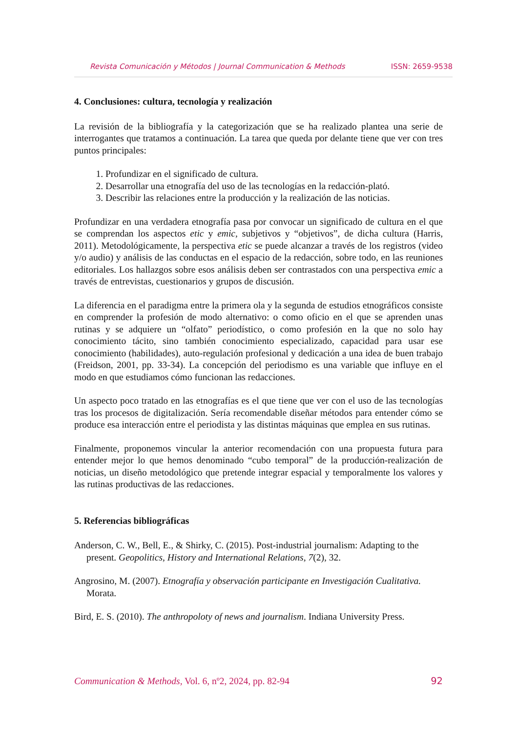Revista Comunicación y Métodos | Journal Communication & Methods ISSN: 2659-9538
4. Conclusiones: cultura, tecnología y realización
La revisión de la bibliografía y la categorización que se ha realizado plantea una serie de interrogantes que tratamos a continuación. La tarea que queda por delante tiene que ver con tres puntos principales:
1. Profundizar en el significado de cultura.
2. Desarrollar una etnografía del uso de las tecnologías en la redacción-plató.
3. Describir las relaciones entre la producción y la realización de las noticias.
Profundizar en una verdadera etnografía pasa por convocar un significado de cultura en el que se comprendan los aspectos etic y emic, subjetivos y “objetivos”, de dicha cultura (Harris, 2011). Metodológicamente, la perspectiva etic se puede alcanzar a través de los registros (video y/o audio) y análisis de las conductas en el espacio de la redacción, sobre todo, en las reuniones editoriales. Los hallazgos sobre esos análisis deben ser contrastados con una perspectiva emic a través de entrevistas, cuestionarios y grupos de discusión.
La diferencia en el paradigma entre la primera ola y la segunda de estudios etnográficos consiste en comprender la profesión de modo alternativo: o como oficio en el que se aprenden unas rutinas y se adquiere un “olfato” periodístico, o como profesión en la que no solo hay conocimiento tácito, sino también conocimiento especializado, capacidad para usar ese conocimiento (habilidades), auto-regulación profesional y dedicación a una idea de buen trabajo (Freidson, 2001, pp. 33-34). La concepción del periodismo es una variable que influye en el modo en que estudiamos cómo funcionan las redacciones.
Un aspecto poco tratado en las etnografías es el que tiene que ver con el uso de las tecnologías tras los procesos de digitalización. Sería recomendable diseñar métodos para entender cómo se produce esa interacción entre el periodista y las distintas máquinas que emplea en sus rutinas.
Finalmente, proponemos vincular la anterior recomendación con una propuesta futura para entender mejor lo que hemos denominado “cubo temporal” de la producción-realización de noticias, un diseño metodológico que pretende integrar espacial y temporalmente los valores y las rutinas productivas de las redacciones.
5. Referencias bibliográficas
Anderson, C. W., Bell, E., & Shirky, C. (2015). Post-industrial journalism: Adapting to the present. Geopolitics, History and International Relations, 7(2), 32.
Angrosino, M. (2007). Etnografía y observación participante en Investigación Cualitativa. Morata.
Bird, E. S. (2010). The anthropoloty of news and journalism. Indiana University Press.
Communication & Methods, Vol. 6, nº2, 2024, pp. 82-94 92